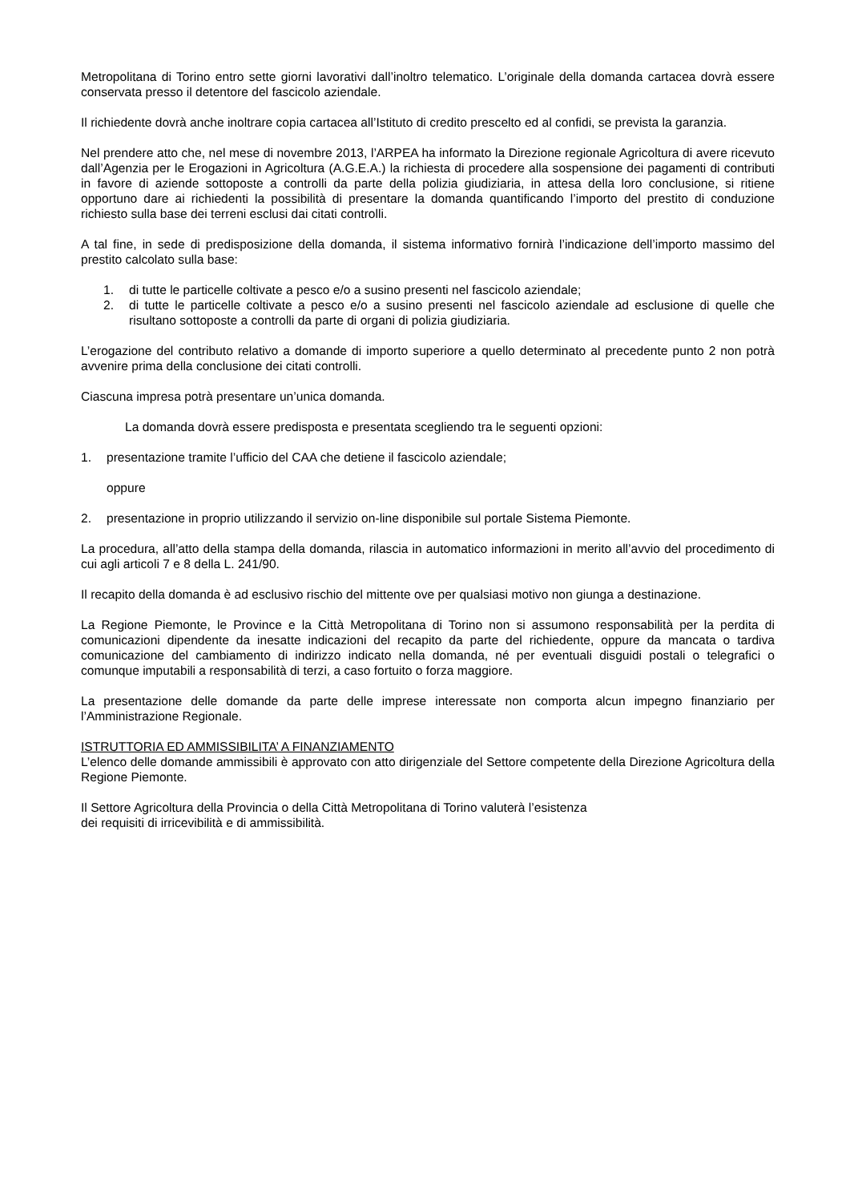Metropolitana di Torino entro sette giorni lavorativi dall’inoltro telematico. L’originale della domanda cartacea dovrà essere conservata presso il detentore del fascicolo aziendale.
Il richiedente dovrà anche inoltrare copia cartacea all’Istituto di credito prescelto ed al confidi, se prevista la garanzia.
Nel prendere atto che, nel mese di novembre 2013, l’ARPEA ha informato la Direzione regionale Agricoltura di avere ricevuto dall’Agenzia per le Erogazioni in Agricoltura (A.G.E.A.) la richiesta di procedere alla sospensione dei pagamenti di contributi in favore di aziende sottoposte a controlli da parte della polizia giudiziaria, in attesa della loro conclusione, si ritiene opportuno dare ai richiedenti la possibilità di presentare la domanda quantificando l’importo del prestito di conduzione richiesto sulla base dei terreni esclusi dai citati controlli.
A tal fine, in sede di predisposizione della domanda, il sistema informativo fornirà l’indicazione dell’importo massimo del prestito calcolato sulla base:
1. di tutte le particelle coltivate a pesco e/o a susino presenti nel fascicolo aziendale;
2. di tutte le particelle coltivate a pesco e/o a susino presenti nel fascicolo aziendale ad esclusione di quelle che risultano sottoposte a controlli da parte di organi di polizia giudiziaria.
L’erogazione del contributo relativo a domande di importo superiore a quello determinato al precedente punto 2 non potrà avvenire prima della conclusione dei citati controlli.
Ciascuna impresa potrà presentare un’unica domanda.
La domanda dovrà essere predisposta e presentata scegliendo tra le seguenti opzioni:
1. presentazione tramite l’ufficio del CAA che detiene il fascicolo aziendale;
oppure
2. presentazione in proprio utilizzando il servizio on-line disponibile sul portale Sistema Piemonte.
La procedura, all’atto della stampa della domanda, rilascia in automatico informazioni in merito all’avvio del procedimento di cui agli articoli 7 e 8 della L. 241/90.
Il recapito della domanda è ad esclusivo rischio del mittente ove per qualsiasi motivo non giunga a destinazione.
La Regione Piemonte, le Province e la Città Metropolitana di Torino non si assumono responsabilità per la perdita di comunicazioni dipendente da inesatte indicazioni del recapito da parte del richiedente, oppure da mancata o tardiva comunicazione del cambiamento di indirizzo indicato nella domanda, né per eventuali disguidi postali o telegrafici o comunque imputabili a responsabilità di terzi, a caso fortuito o forza maggiore.
La presentazione delle domande da parte delle imprese interessate non comporta alcun impegno finanziario per l’Amministrazione Regionale.
ISTRUTTORIA ED AMMISSIBILITA’ A FINANZIAMENTO
L’elenco delle domande ammissibili è approvato con atto dirigenziale del Settore competente della Direzione Agricoltura della Regione Piemonte.
Il Settore Agricoltura della Provincia o della Città Metropolitana di Torino valuterà l’esistenza
dei requisiti di irricevibilità e di ammissibilità.